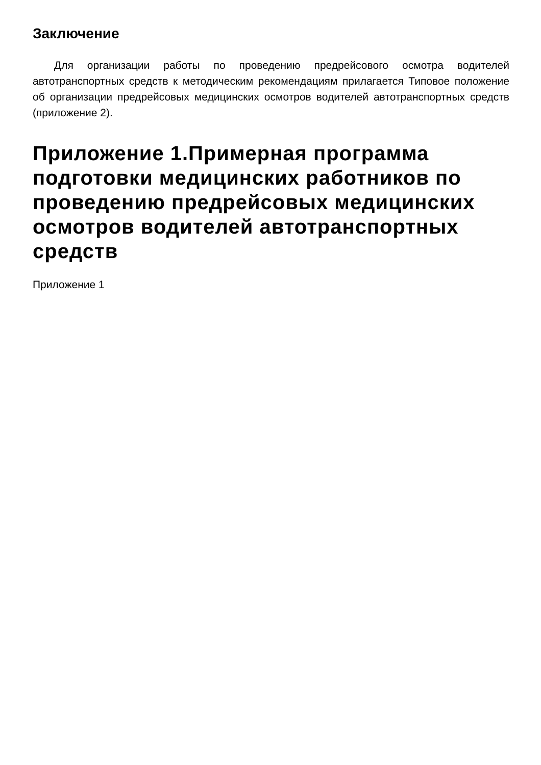Заключение
Для организации работы по проведению предрейсового осмотра водителей автотранспортных средств к методическим рекомендациям прилагается Типовое положение об организации предрейсовых медицинских осмотров водителей автотранспортных средств (приложение 2).
Приложение 1.Примерная программа подготовки медицинских работников по проведению предрейсовых медицинских осмотров водителей автотранспортных средств
Приложение 1